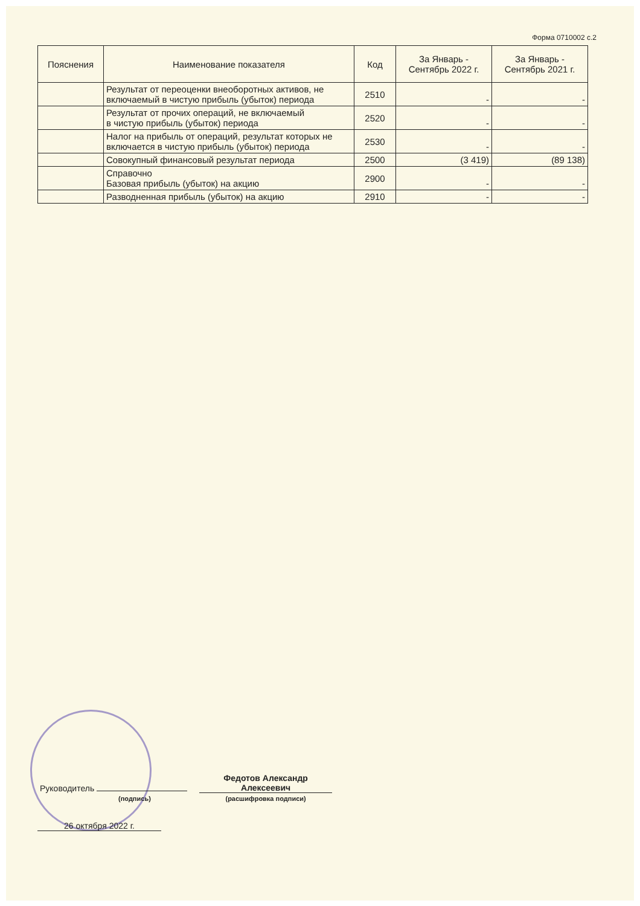Форма 0710002 с.2
| Пояснения | Наименование показателя | Код | За Январь - Сентябрь 2022 г. | За Январь - Сентябрь 2021 г. |
| --- | --- | --- | --- | --- |
| | Результат от переоценки внеоборотных активов, не включаемый в чистую прибыль (убыток) периода | 2510 | - | - |
| | Результат от прочих операций, не включаемый в чистую прибыль (убыток) периода | 2520 | - | - |
| | Налог на прибыль от операций, результат которых не включается в чистую прибыль (убыток) периода | 2530 | - | - |
| | Совокупный финансовый результат периода | 2500 | (3 419) | (89 138) |
| | Справочно Базовая прибыль (убыток) на акцию | 2900 | - | - |
| | Разводненная прибыль (убыток) на акцию | 2910 | - | - |
Руководитель
(подпись)
Федотов Александр
Алексеевич
(расшифровка подписи)
26 октября 2022 г.